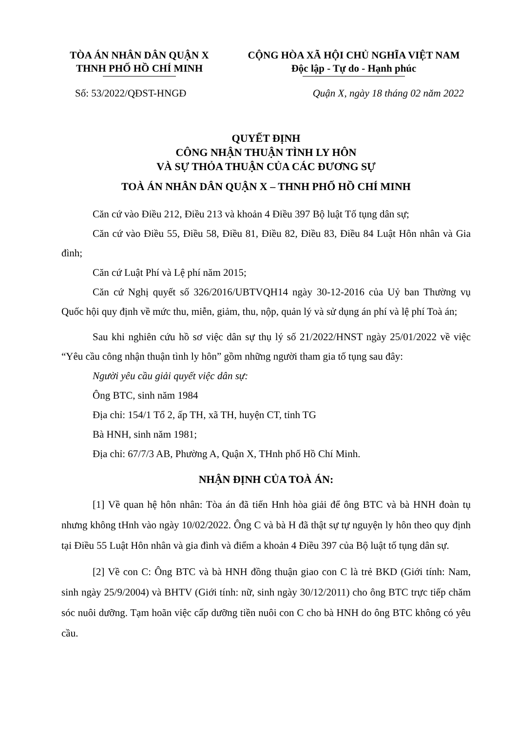TÒA ÁN NHÂN DÂN QUẬN X
THNH PHỐ HỒ CHÍ MINH
CỘNG HÒA XÃ HỘI CHỦ NGHĨA VIỆT NAM
Độc lập - Tự do - Hạnh phúc
Số: 53/2022/QĐST-HNGĐ Quận X, ngày 18 tháng 02 năm 2022
QUYẾT ĐỊNH
CÔNG NHẬN THUẬN TÌNH LY HÔN
VÀ SỰ THỎA THUẬN CỦA CÁC ĐƯƠNG SỰ
TOÀ ÁN NHÂN DÂN QUẬN X – THNH PHỐ HỒ CHÍ MINH
Căn cứ vào Điều 212, Điều 213 và khoản 4 Điều 397 Bộ luật Tố tụng dân sự;
Căn cứ vào Điều 55, Điều 58, Điều 81, Điều 82, Điều 83, Điều 84 Luật Hôn nhân và Gia đình;
Căn cứ Luật Phí và Lệ phí năm 2015;
Căn cứ Nghị quyết số 326/2016/UBTVQH14 ngày 30-12-2016 của Uỷ ban Thường vụ Quốc hội quy định về mức thu, miễn, giảm, thu, nộp, quản lý và sử dụng án phí và lệ phí Toà án;
Sau khi nghiên cứu hồ sơ việc dân sự thụ lý số 21/2022/HNST ngày 25/01/2022 về việc “Yêu cầu công nhận thuận tình ly hôn” gồm những người tham gia tố tụng sau đây:
Người yêu cầu giải quyết việc dân sự:
Ông BTC, sinh năm 1984
Địa chỉ: 154/1 Tổ 2, ấp TH, xã TH, huyện CT, tỉnh TG
Bà HNH, sinh năm 1981;
Địa chỉ: 67/7/3 AB, Phường A, Quận X, THnh phố Hồ Chí Minh.
NHẬN ĐỊNH CỦA TOÀ ÁN:
[1] Về quan hệ hôn nhân: Tòa án đã tiến Hnh hòa giải để ông BTC và bà HNH đoàn tụ nhưng không tHnh vào ngày 10/02/2022. Ông C và bà H đã thật sự tự nguyện ly hôn theo quy định tại Điều 55 Luật Hôn nhân và gia đình và điểm a khoản 4 Điều 397 của Bộ luật tố tụng dân sự.
[2] Về con C: Ông BTC và bà HNH đồng thuận giao con C là trẻ BKD (Giới tính: Nam, sinh ngày 25/9/2004) và BHTV (Giới tính: nữ, sinh ngày 30/12/2011) cho ông BTC trực tiếp chăm sóc nuôi dưỡng. Tạm hoãn việc cấp dưỡng tiền nuôi con C cho bà HNH do ông BTC không có yêu cầu.